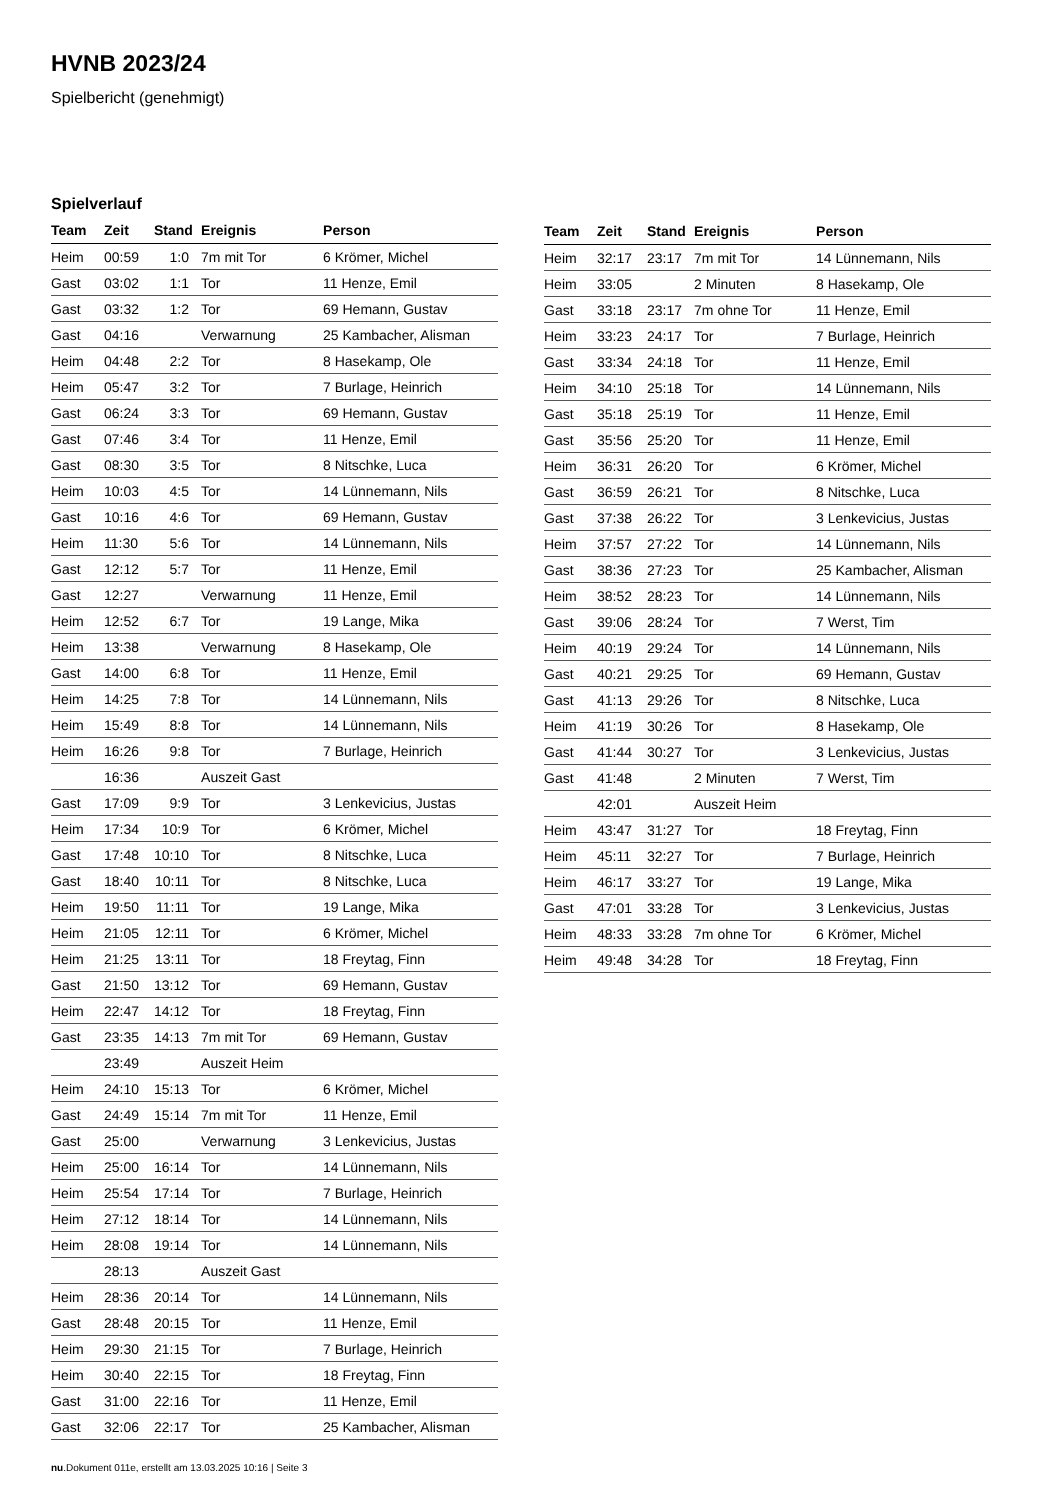HVNB 2023/24
Spielbericht (genehmigt)
Spielverlauf
| Team | Zeit | Stand | Ereignis | Person |
| --- | --- | --- | --- | --- |
| Heim | 00:59 | 1:0 | 7m mit Tor | 6 Krömer, Michel |
| Gast | 03:02 | 1:1 | Tor | 11 Henze, Emil |
| Gast | 03:32 | 1:2 | Tor | 69 Hemann, Gustav |
| Gast | 04:16 | | Verwarnung | 25 Kambacher, Alisman |
| Heim | 04:48 | 2:2 | Tor | 8 Hasekamp, Ole |
| Heim | 05:47 | 3:2 | Tor | 7 Burlage, Heinrich |
| Gast | 06:24 | 3:3 | Tor | 69 Hemann, Gustav |
| Gast | 07:46 | 3:4 | Tor | 11 Henze, Emil |
| Gast | 08:30 | 3:5 | Tor | 8 Nitschke, Luca |
| Heim | 10:03 | 4:5 | Tor | 14 Lünnemann, Nils |
| Gast | 10:16 | 4:6 | Tor | 69 Hemann, Gustav |
| Heim | 11:30 | 5:6 | Tor | 14 Lünnemann, Nils |
| Gast | 12:12 | 5:7 | Tor | 11 Henze, Emil |
| Gast | 12:27 | | Verwarnung | 11 Henze, Emil |
| Heim | 12:52 | 6:7 | Tor | 19 Lange, Mika |
| Heim | 13:38 | | Verwarnung | 8 Hasekamp, Ole |
| Gast | 14:00 | 6:8 | Tor | 11 Henze, Emil |
| Heim | 14:25 | 7:8 | Tor | 14 Lünnemann, Nils |
| Heim | 15:49 | 8:8 | Tor | 14 Lünnemann, Nils |
| Heim | 16:26 | 9:8 | Tor | 7 Burlage, Heinrich |
| | 16:36 | | Auszeit Gast | |
| Gast | 17:09 | 9:9 | Tor | 3 Lenkevicius, Justas |
| Heim | 17:34 | 10:9 | Tor | 6 Krömer, Michel |
| Gast | 17:48 | 10:10 | Tor | 8 Nitschke, Luca |
| Gast | 18:40 | 10:11 | Tor | 8 Nitschke, Luca |
| Heim | 19:50 | 11:11 | Tor | 19 Lange, Mika |
| Heim | 21:05 | 12:11 | Tor | 6 Krömer, Michel |
| Heim | 21:25 | 13:11 | Tor | 18 Freytag, Finn |
| Gast | 21:50 | 13:12 | Tor | 69 Hemann, Gustav |
| Heim | 22:47 | 14:12 | Tor | 18 Freytag, Finn |
| Gast | 23:35 | 14:13 | 7m mit Tor | 69 Hemann, Gustav |
| | 23:49 | | Auszeit Heim | |
| Heim | 24:10 | 15:13 | Tor | 6 Krömer, Michel |
| Gast | 24:49 | 15:14 | 7m mit Tor | 11 Henze, Emil |
| Gast | 25:00 | | Verwarnung | 3 Lenkevicius, Justas |
| Heim | 25:00 | 16:14 | Tor | 14 Lünnemann, Nils |
| Heim | 25:54 | 17:14 | Tor | 7 Burlage, Heinrich |
| Heim | 27:12 | 18:14 | Tor | 14 Lünnemann, Nils |
| Heim | 28:08 | 19:14 | Tor | 14 Lünnemann, Nils |
| | 28:13 | | Auszeit Gast | |
| Heim | 28:36 | 20:14 | Tor | 14 Lünnemann, Nils |
| Gast | 28:48 | 20:15 | Tor | 11 Henze, Emil |
| Heim | 29:30 | 21:15 | Tor | 7 Burlage, Heinrich |
| Heim | 30:40 | 22:15 | Tor | 18 Freytag, Finn |
| Gast | 31:00 | 22:16 | Tor | 11 Henze, Emil |
| Gast | 32:06 | 22:17 | Tor | 25 Kambacher, Alisman |
| Team | Zeit | Stand | Ereignis | Person |
| --- | --- | --- | --- | --- |
| Heim | 32:17 | 23:17 | 7m mit Tor | 14 Lünnemann, Nils |
| Heim | 33:05 | | 2 Minuten | 8 Hasekamp, Ole |
| Gast | 33:18 | 23:17 | 7m ohne Tor | 11 Henze, Emil |
| Heim | 33:23 | 24:17 | Tor | 7 Burlage, Heinrich |
| Gast | 33:34 | 24:18 | Tor | 11 Henze, Emil |
| Heim | 34:10 | 25:18 | Tor | 14 Lünnemann, Nils |
| Gast | 35:18 | 25:19 | Tor | 11 Henze, Emil |
| Gast | 35:56 | 25:20 | Tor | 11 Henze, Emil |
| Heim | 36:31 | 26:20 | Tor | 6 Krömer, Michel |
| Gast | 36:59 | 26:21 | Tor | 8 Nitschke, Luca |
| Gast | 37:38 | 26:22 | Tor | 3 Lenkevicius, Justas |
| Heim | 37:57 | 27:22 | Tor | 14 Lünnemann, Nils |
| Gast | 38:36 | 27:23 | Tor | 25 Kambacher, Alisman |
| Heim | 38:52 | 28:23 | Tor | 14 Lünnemann, Nils |
| Gast | 39:06 | 28:24 | Tor | 7 Werst, Tim |
| Heim | 40:19 | 29:24 | Tor | 14 Lünnemann, Nils |
| Gast | 40:21 | 29:25 | Tor | 69 Hemann, Gustav |
| Gast | 41:13 | 29:26 | Tor | 8 Nitschke, Luca |
| Heim | 41:19 | 30:26 | Tor | 8 Hasekamp, Ole |
| Gast | 41:44 | 30:27 | Tor | 3 Lenkevicius, Justas |
| Gast | 41:48 | | 2 Minuten | 7 Werst, Tim |
| | 42:01 | | Auszeit Heim | |
| Heim | 43:47 | 31:27 | Tor | 18 Freytag, Finn |
| Heim | 45:11 | 32:27 | Tor | 7 Burlage, Heinrich |
| Heim | 46:17 | 33:27 | Tor | 19 Lange, Mika |
| Gast | 47:01 | 33:28 | Tor | 3 Lenkevicius, Justas |
| Heim | 48:33 | 33:28 | 7m ohne Tor | 6 Krömer, Michel |
| Heim | 49:48 | 34:28 | Tor | 18 Freytag, Finn |
nu.Dokument 011e, erstellt am 13.03.2025 10:16 | Seite 3